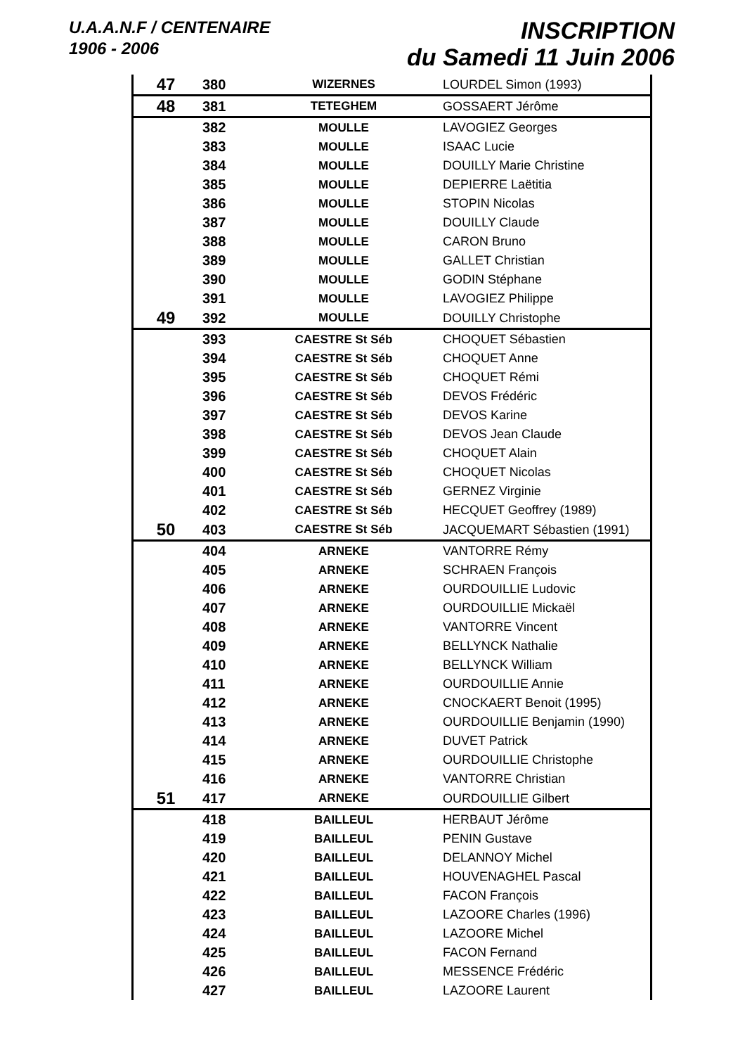U.A.A.N.F / CENTENAIRE
1906 - 2006
INSCRIPTION
du Samedi 11 Juin 2006
| 47 | 380 | WIZERNES | LOURDEL Simon (1993) |
| 48 | 381 | TETEGHEM | GOSSAERT Jérôme |
| | 382 | MOULLE | LAVOGIEZ Georges |
| | 383 | MOULLE | ISAAC Lucie |
| | 384 | MOULLE | DOUILLY Marie Christine |
| | 385 | MOULLE | DEPIERRE Laëtitia |
| | 386 | MOULLE | STOPIN Nicolas |
| | 387 | MOULLE | DOUILLY Claude |
| | 388 | MOULLE | CARON Bruno |
| | 389 | MOULLE | GALLET Christian |
| | 390 | MOULLE | GODIN Stéphane |
| | 391 | MOULLE | LAVOGIEZ Philippe |
| 49 | 392 | MOULLE | DOUILLY Christophe |
| | 393 | CAESTRE St Séb | CHOQUET Sébastien |
| | 394 | CAESTRE St Séb | CHOQUET Anne |
| | 395 | CAESTRE St Séb | CHOQUET Rémi |
| | 396 | CAESTRE St Séb | DEVOS Frédéric |
| | 397 | CAESTRE St Séb | DEVOS Karine |
| | 398 | CAESTRE St Séb | DEVOS Jean Claude |
| | 399 | CAESTRE St Séb | CHOQUET Alain |
| | 400 | CAESTRE St Séb | CHOQUET Nicolas |
| | 401 | CAESTRE St Séb | GERNEZ Virginie |
| | 402 | CAESTRE St Séb | HECQUET Geoffrey (1989) |
| 50 | 403 | CAESTRE St Séb | JACQUEMART Sébastien (1991) |
| | 404 | ARNEKE | VANTORRE Rémy |
| | 405 | ARNEKE | SCHRAEN François |
| | 406 | ARNEKE | OURDOUILLIE Ludovic |
| | 407 | ARNEKE | OURDOUILLIE Mickaël |
| | 408 | ARNEKE | VANTORRE Vincent |
| | 409 | ARNEKE | BELLYNCK Nathalie |
| | 410 | ARNEKE | BELLYNCK William |
| | 411 | ARNEKE | OURDOUILLIE Annie |
| | 412 | ARNEKE | CNOCKAERT Benoit (1995) |
| | 413 | ARNEKE | OURDOUILLIE Benjamin (1990) |
| | 414 | ARNEKE | DUVET Patrick |
| | 415 | ARNEKE | OURDOUILLIE Christophe |
| | 416 | ARNEKE | VANTORRE Christian |
| 51 | 417 | ARNEKE | OURDOUILLIE Gilbert |
| | 418 | BAILLEUL | HERBAUT Jérôme |
| | 419 | BAILLEUL | PENIN Gustave |
| | 420 | BAILLEUL | DELANNOY Michel |
| | 421 | BAILLEUL | HOUVENAGHEL Pascal |
| | 422 | BAILLEUL | FACON François |
| | 423 | BAILLEUL | LAZOORE Charles (1996) |
| | 424 | BAILLEUL | LAZOORE Michel |
| | 425 | BAILLEUL | FACON Fernand |
| | 426 | BAILLEUL | MESSENCE Frédéric |
| | 427 | BAILLEUL | LAZOORE Laurent |